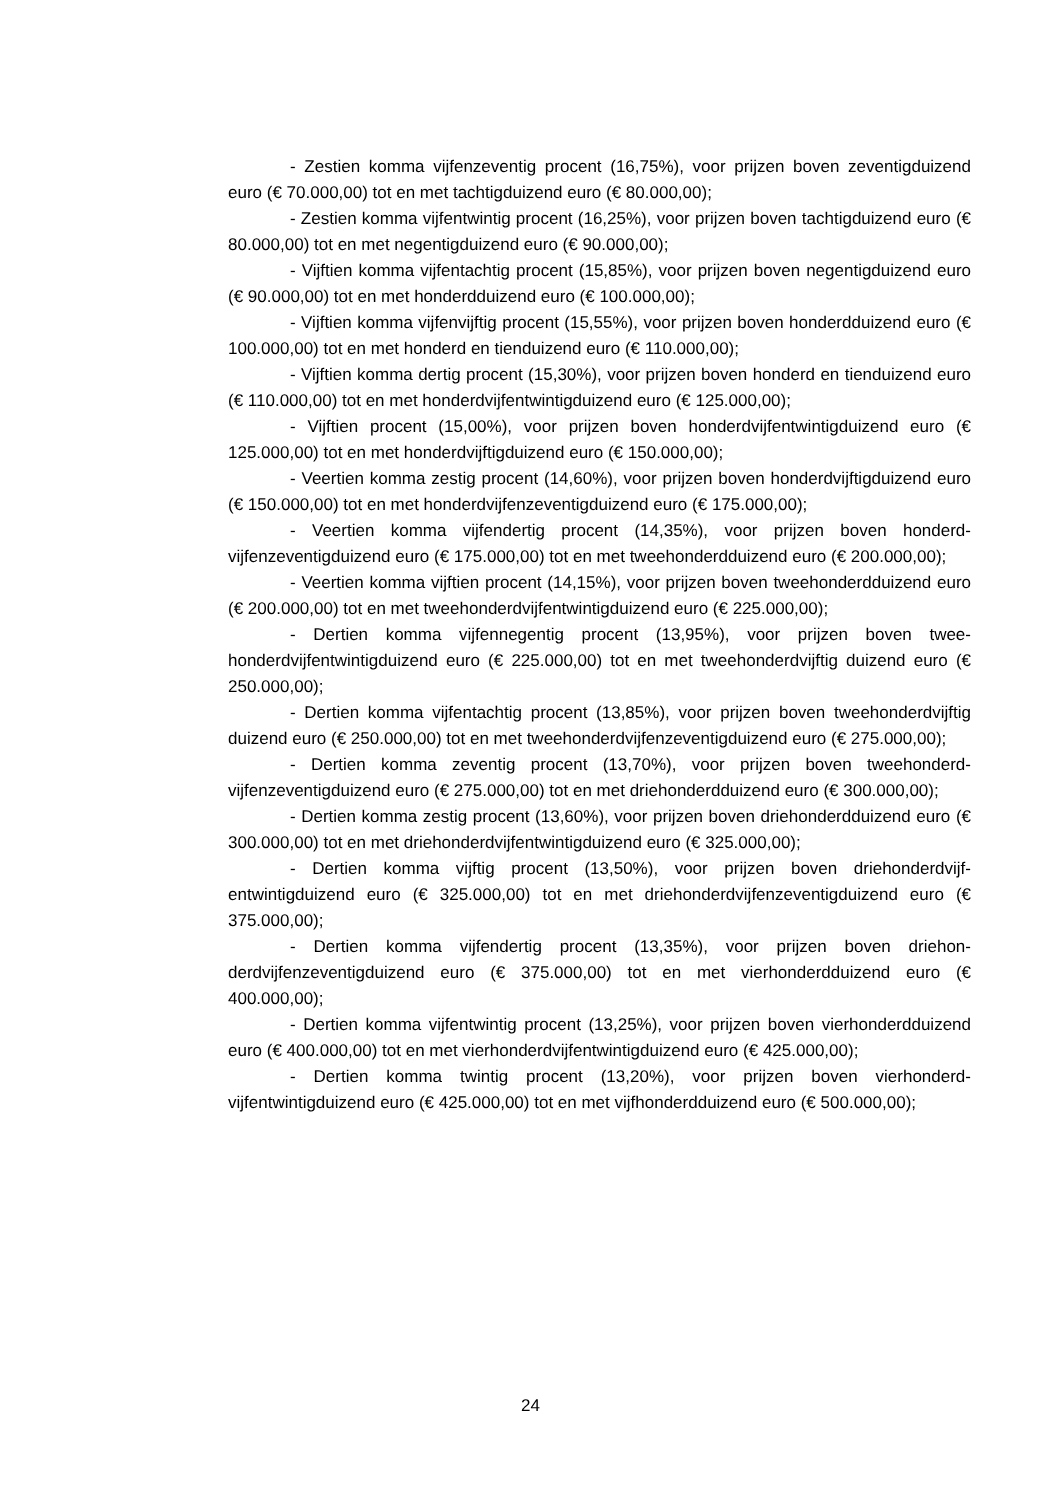- Zestien komma vijfenzeventig procent (16,75%), voor prijzen boven zeven­tigduizend euro (€ 70.000,00) tot en met tachtigduizend euro (€ 80.000,00);
- Zestien komma vijfentwintig procent (16,25%), voor prijzen boven tachtig­duizend euro (€ 80.000,00) tot en met negentigduizend euro (€ 90.000,00);
- Vijftien komma vijfentachtig procent (15,85%), voor prijzen boven negentig­duizend euro (€ 90.000,00) tot en met honderdduizend euro (€ 100.000,00);
- Vijftien komma vijfenvijftig procent (15,55%), voor prijzen boven honderd­duizend euro (€ 100.000,00) tot en met honderd en tienduizend euro (€ 110.000,00);
- Vijftien komma dertig procent (15,30%), voor prijzen boven honderd en tien­duizend euro (€ 110.000,00) tot en met honderdvijfentwintigduizend euro (€ 125.000,00);
- Vijftien procent (15,00%), voor prijzen boven honderdvijfentwintigduizend euro (€ 125.000,00) tot en met honderdvijftigduizend euro (€ 150.000,00);
- Veertien komma zestig procent (14,60%), voor prijzen boven honderdvijftig­duizend euro (€ 150.000,00) tot en met honderdvijfenzeventigduizend euro (€ 175.000,00);
- Veertien komma vijfendertig procent (14,35%), voor prijzen boven honderd­vijfenzeventigduizend euro (€ 175.000,00) tot en met tweehonderdduizend euro (€ 200.000,00);
- Veertien komma vijftien procent (14,15%), voor prijzen boven tweehonderd­duizend euro (€ 200.000,00) tot en met tweehonderdvijfentwintigduizend euro (€ 225.000,00);
- Dertien komma vijfennegentig procent (13,95%), voor prijzen boven twee­honderdvijfentwintigduizend euro (€ 225.000,00) tot en met tweehonderdvijftig dui­zend euro (€ 250.000,00);
- Dertien komma vijfentachtig procent (13,85%), voor prijzen boven tweehon­derdvijftig duizend euro (€ 250.000,00) tot en met tweehonderdvijfenzeventigdui­zend euro (€ 275.000,00);
- Dertien komma zeventig procent (13,70%), voor prijzen boven tweehonderd­vijfenzeventigduizend euro (€ 275.000,00) tot en met driehonderdduizend euro (€ 300.000,00);
- Dertien komma zestig procent (13,60%), voor prijzen boven driehonderddui­zend euro (€ 300.000,00) tot en met driehonderdvijfentwintigduizend euro (€ 325.000,00);
- Dertien komma vijftig procent (13,50%), voor prijzen boven driehonderdvijf­entwintigduizend euro (€ 325.000,00) tot en met driehonderdvijfenzeventigduizend euro (€ 375.000,00);
- Dertien komma vijfendertig procent (13,35%), voor prijzen boven driehon­derdvijfenzeventigduizend euro (€ 375.000,00) tot en met vierhonderdduizend euro (€ 400.000,00);
- Dertien komma vijfentwintig procent (13,25%), voor prijzen boven vierhon­derdduizend euro (€ 400.000,00) tot en met vierhonderdvijfentwintigduizend euro (€ 425.000,00);
- Dertien komma twintig procent (13,20%), voor prijzen boven vierhonderd­vijfentwintigduizend euro (€ 425.000,00) tot en met vijfhonderdduizend euro (€ 500.000,00);
24